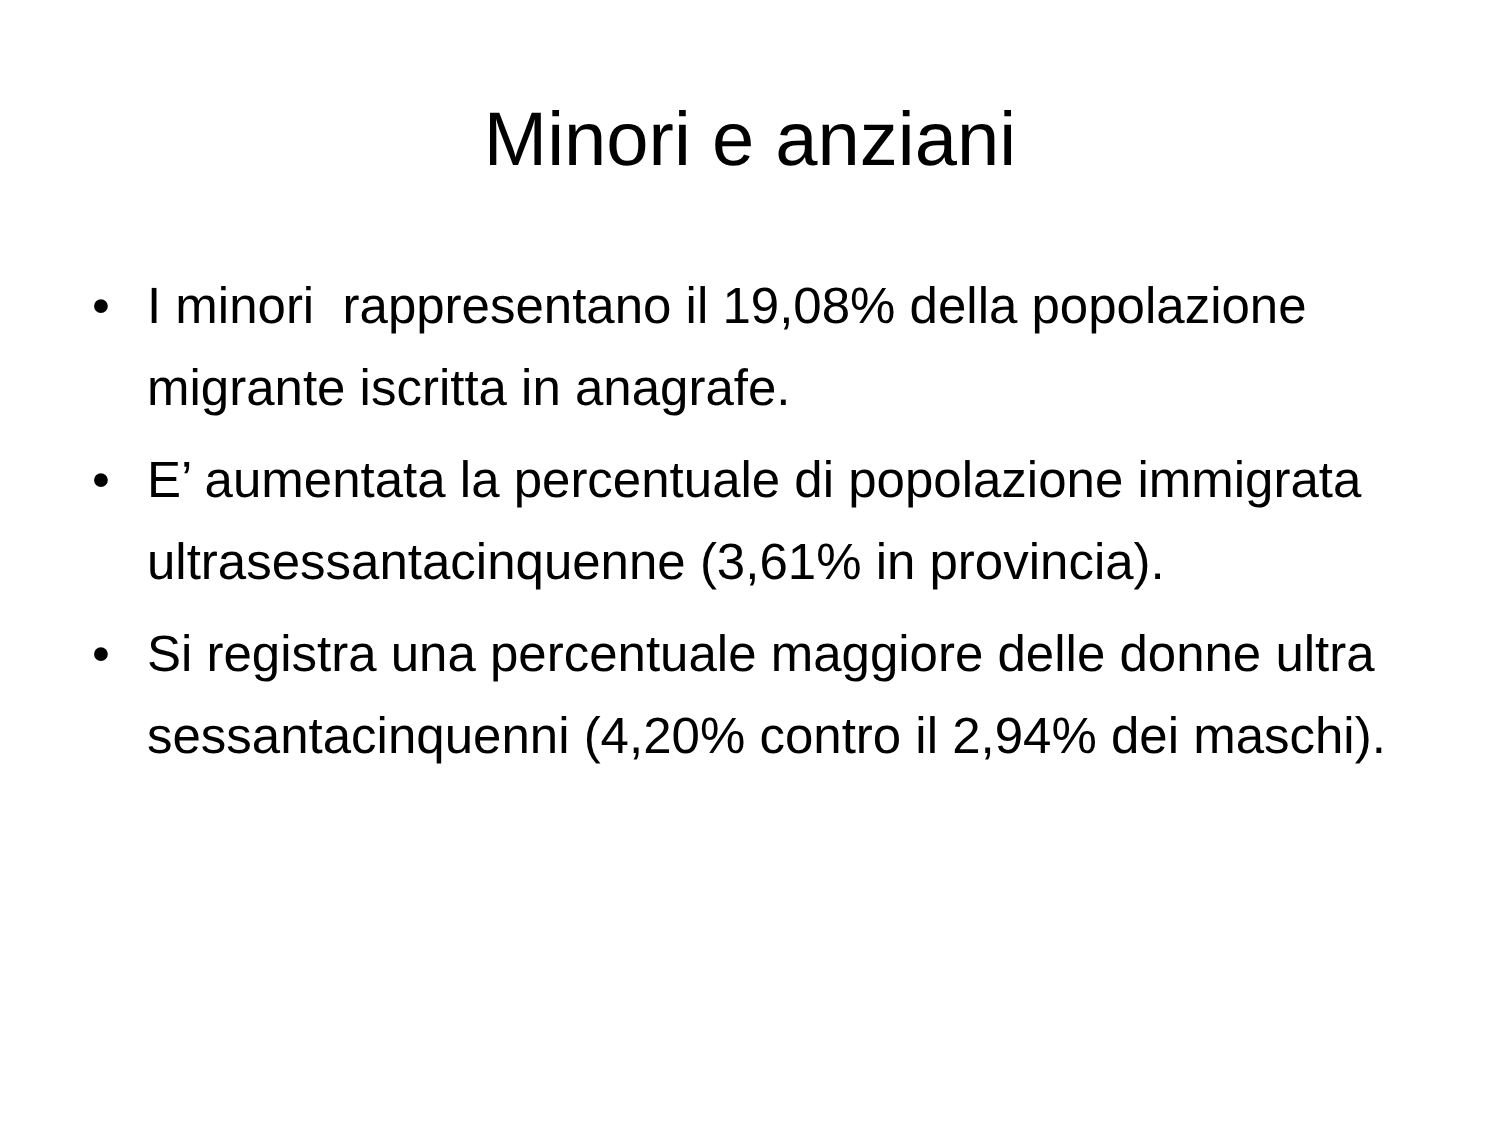Minori e anziani
• I minori rappresentano il 19,08% della popolazione migrante iscritta in anagrafe.
• E’ aumentata la percentuale di popolazione immigrata ultrasessantacinquenne (3,61% in provincia).
• Si registra una percentuale maggiore delle donne ultra sessantacinquenni (4,20% contro il 2,94% dei maschi).